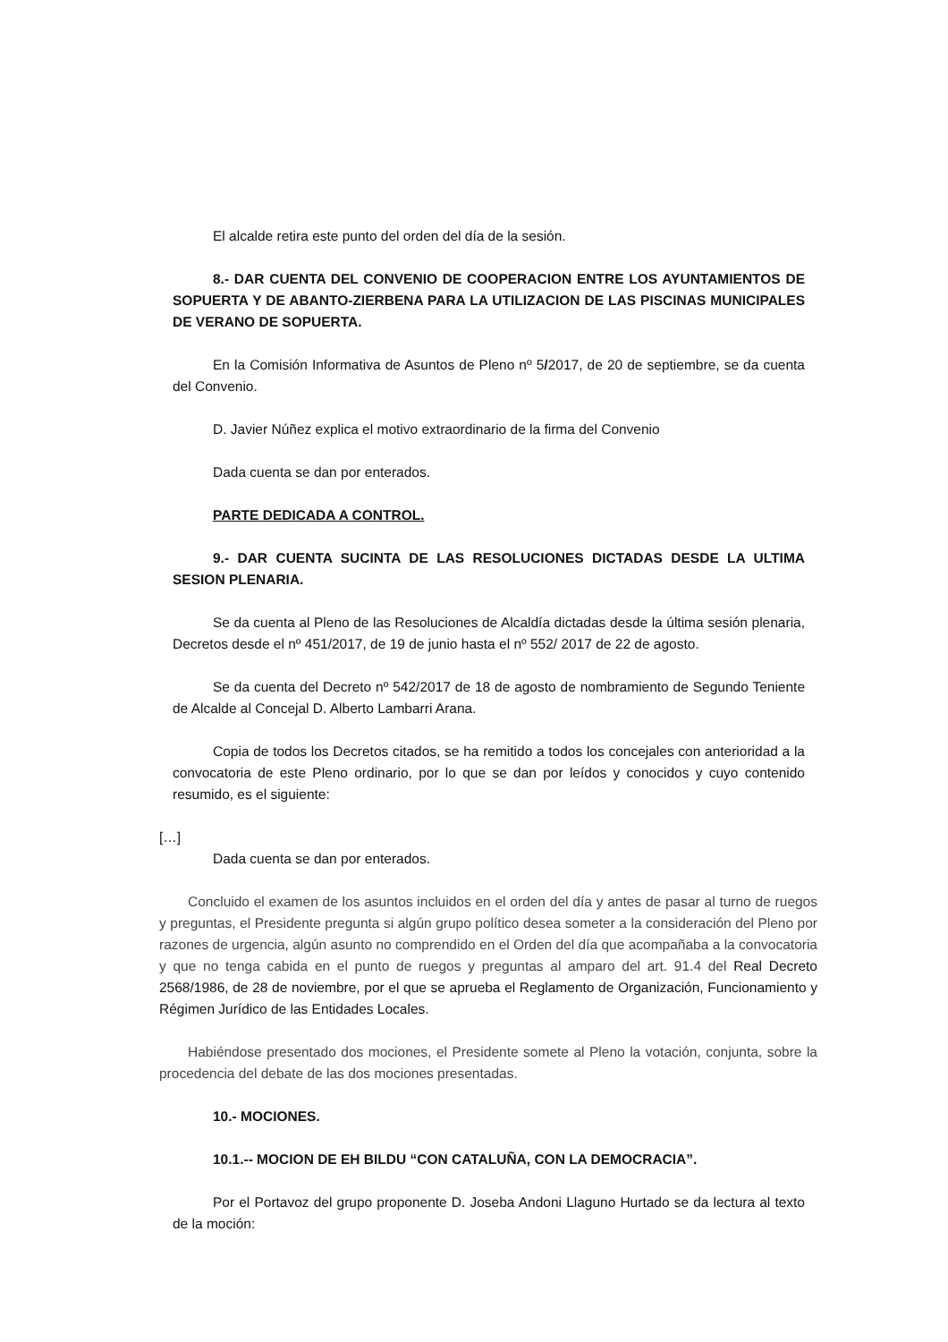El alcalde retira este punto del orden del día de la sesión.
8.- DAR CUENTA DEL CONVENIO DE COOPERACION ENTRE LOS AYUNTAMIENTOS DE SOPUERTA Y DE ABANTO-ZIERBENA PARA LA UTILIZACION DE LAS PISCINAS MUNICIPALES DE VERANO DE SOPUERTA.
En la Comisión Informativa de Asuntos de Pleno nº 5/2017, de 20 de septiembre, se da cuenta del Convenio.
D. Javier Núñez explica el motivo extraordinario de la firma del Convenio
Dada cuenta se dan por enterados.
PARTE DEDICADA A CONTROL.
9.- DAR CUENTA SUCINTA DE LAS RESOLUCIONES DICTADAS DESDE LA ULTIMA SESION PLENARIA.
Se da cuenta al Pleno de las Resoluciones de Alcaldía dictadas desde la última sesión plenaria, Decretos desde el nº 451/2017, de 19 de junio hasta el nº 552/ 2017 de 22 de agosto.
Se da cuenta del Decreto nº 542/2017 de 18 de agosto de nombramiento de Segundo Teniente de Alcalde al Concejal D. Alberto Lambarri Arana.
Copia de todos los Decretos citados, se ha remitido a todos los concejales con anterioridad a la convocatoria de este Pleno ordinario, por lo que se dan por leídos y conocidos y cuyo contenido resumido, es el siguiente:
[…]
Dada cuenta se dan por enterados.
Concluido el examen de los asuntos incluidos en el orden del día y antes de pasar al turno de ruegos y preguntas, el Presidente pregunta si algún grupo político desea someter a la consideración del Pleno por razones de urgencia, algún asunto no comprendido en el Orden del día que acompañaba a la convocatoria y que no tenga cabida en el punto de ruegos y preguntas al amparo del art. 91.4 del Real Decreto 2568/1986, de 28 de noviembre, por el que se aprueba el Reglamento de Organización, Funcionamiento y Régimen Jurídico de las Entidades Locales.
Habiéndose presentado dos mociones, el Presidente somete al Pleno la votación, conjunta, sobre la procedencia del debate de las dos mociones presentadas.
10.- MOCIONES.
10.1.-- MOCION DE EH BILDU “CON CATALUÑA, CON LA DEMOCRACIA”.
Por el Portavoz del grupo proponente D. Joseba Andoni Llaguno Hurtado se da lectura al texto de la moción: